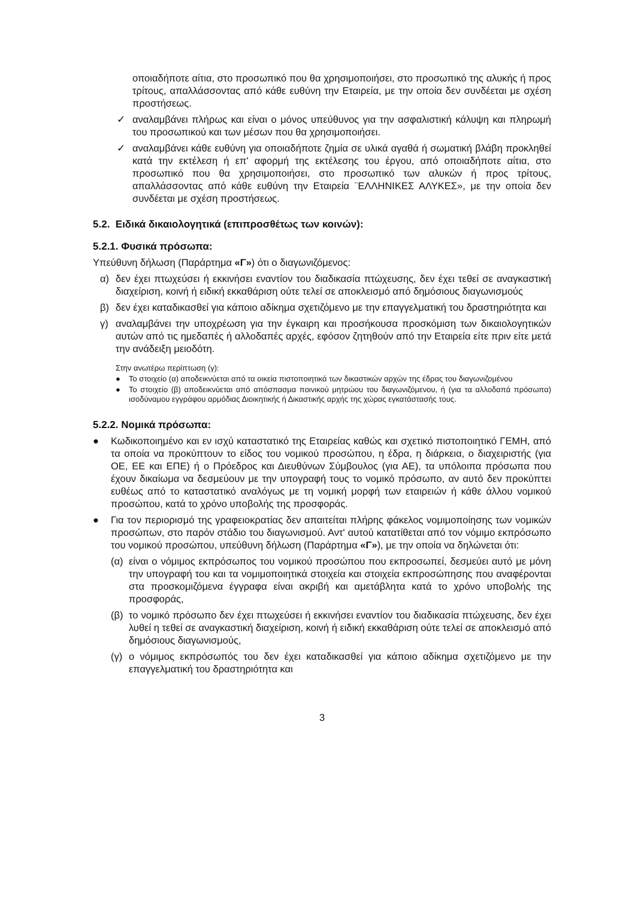οποιαδήποτε αίτια, στο προσωπικό που θα χρησιμοποιήσει, στο προσωπικό της αλυκής ή προς τρίτους, απαλλάσσοντας από κάθε ευθύνη την Εταιρεία, με την οποία δεν συνδέεται με σχέση προστήσεως.
✓ αναλαμβάνει πλήρως και είναι ο μόνος υπεύθυνος για την ασφαλιστική κάλυψη και πληρωμή του προσωπικού και των μέσων που θα χρησιμοποιήσει.
✓ αναλαμβάνει κάθε ευθύνη για οποιαδήποτε ζημία σε υλικά αγαθά ή σωματική βλάβη προκληθεί κατά την εκτέλεση ή επ' αφορμή της εκτέλεσης του έργου, από οποιαδήποτε αίτια, στο προσωπικό που θα χρησιμοποιήσει, στο προσωπικό των αλυκών ή προς τρίτους, απαλλάσσοντας από κάθε ευθύνη την Εταιρεία ¨ΕΛΛΗΝΙΚΕΣ ΑΛΥΚΕΣ», με την οποία δεν συνδέεται με σχέση προστήσεως.
5.2. Ειδικά δικαιολογητικά (επιπροσθέτως των κοινών):
5.2.1. Φυσικά πρόσωπα:
Υπεύθυνη δήλωση (Παράρτημα «Γ») ότι ο διαγωνιζόμενος:
α) δεν έχει πτωχεύσει ή εκκινήσει εναντίον του διαδικασία πτώχευσης, δεν έχει τεθεί σε αναγκαστική διαχείριση, κοινή ή ειδική εκκαθάριση ούτε τελεί σε αποκλεισμό από δημόσιους διαγωνισμούς
β) δεν έχει καταδικασθεί για κάποιο αδίκημα σχετιζόμενο με την επαγγελματική του δραστηριότητα και
γ) αναλαμβάνει την υποχρέωση για την έγκαιρη και προσήκουσα προσκόμιση των δικαιολογητικών αυτών από τις ημεδαπές ή αλλοδαπές αρχές, εφόσον ζητηθούν από την Εταιρεία είτε πριν είτε μετά την ανάδειξη μειοδότη.
Στην ανωτέρω περίπτωση (γ):
● Το στοιχείο (α) αποδεικνύεται από τα οικεία πιστοποιητικά των δικαστικών αρχών της έδρας του διαγωνιζομένου
● Το στοιχείο (β) αποδεικνύεται από απόσπασμα ποινικού μητρώου του διαγωνιζόμενου, ή (για τα αλλοδαπά πρόσωπα) ισοδύναμου εγγράφου αρμόδιας Διοικητικής ή Δικαστικής αρχής της χώρας εγκατάστασής τους.
5.2.2. Νομικά πρόσωπα:
● Κωδικοποιημένο και εν ισχύ καταστατικό της Εταιρείας καθώς και σχετικό πιστοποιητικό ΓΕΜΗ, από τα οποία να προκύπτουν το είδος του νομικού προσώπου, η έδρα, η διάρκεια, ο διαχειριστής (για ΟΕ, ΕΕ και ΕΠΕ) ή ο Πρόεδρος και Διευθύνων Σύμβουλος (για ΑΕ), τα υπόλοιπα πρόσωπα που έχουν δικαίωμα να δεσμεύουν με την υπογραφή τους το νομικό πρόσωπο, αν αυτό δεν προκύπτει ευθέως από το καταστατικό αναλόγως με τη νομική μορφή των εταιρειών ή κάθε άλλου νομικού προσώπου, κατά το χρόνο υποβολής της προσφοράς.
● Για τον περιορισμό της γραφειοκρατίας δεν απαιτείται πλήρης φάκελος νομιμοποίησης των νομικών προσώπων, στο παρόν στάδιο του διαγωνισμού. Αντ' αυτού κατατίθεται από τον νόμιμο εκπρόσωπο του νομικού προσώπου, υπεύθυνη δήλωση (Παράρτημα «Γ»), με την οποία να δηλώνεται ότι:
(α) είναι ο νόμιμος εκπρόσωπος του νομικού προσώπου που εκπροσωπεί, δεσμεύει αυτό με μόνη την υπογραφή του και τα νομιμοποιητικά στοιχεία και στοιχεία εκπροσώπησης που αναφέρονται στα προσκομιζόμενα έγγραφα είναι ακριβή και αμετάβλητα κατά το χρόνο υποβολής της προσφοράς,
(β) το νομικό πρόσωπο δεν έχει πτωχεύσει ή εκκινήσει εναντίον του διαδικασία πτώχευσης, δεν έχει λυθεί η τεθεί σε αναγκαστική διαχείριση, κοινή ή ειδική εκκαθάριση ούτε τελεί σε αποκλεισμό από δημόσιους διαγωνισμούς,
(γ) ο νόμιμος εκπρόσωπός του δεν έχει καταδικασθεί για κάποιο αδίκημα σχετιζόμενο με την επαγγελματική του δραστηριότητα και
3